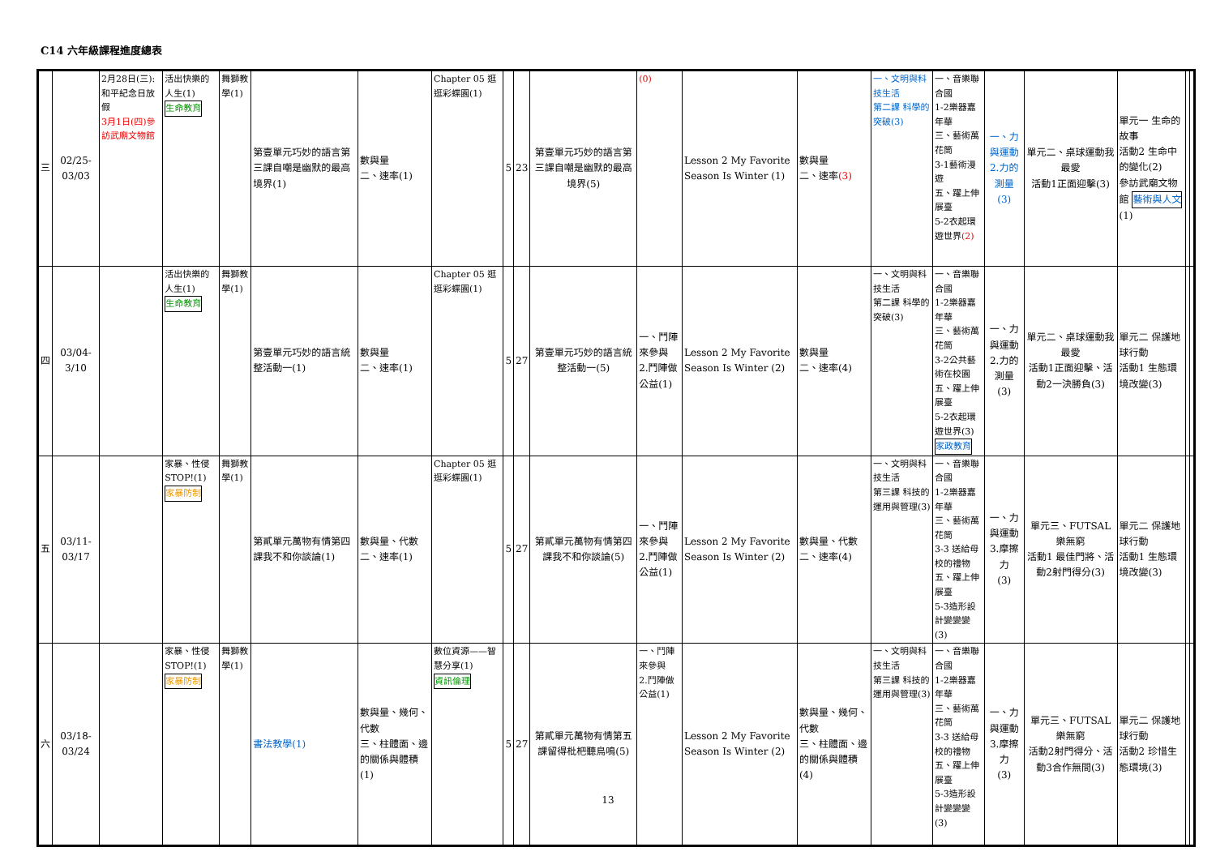C14 六年級課程進度總表
| 三 | 02/25-03/03 | 2月28日(三):和平紀念日放假 3月1日(四)參訪武廟文物館 | 活出快樂的人生(1) 生命教育 | 舞獅教學(1) | 第壹單元巧妙的語言第三課自嘲是幽默的最高境界(1) | 數與量 二、速率(1) | Chapter 05 逛逛彩蝶園(1) | 5 | 23 | 第壹單元巧妙的語言第三課自嘲是幽默的最高境界(5) | (0) | Lesson 2 My Favorite Season Is Winter (1) | 數與量 二、速率 (3) | 一、文明與科技生活 第二課 科學的突破(3) | 一、音樂聯合國 1-2樂器嘉年華 三、藝術萬花筒 3-1藝術漫遊 五、躍上伸展臺 5-2衣起環遊世界 (2) | 一、力與運動 2.力的測量 (3) | 單元二、桌球運動我最愛 活動1正面迎擊(3) | 單元一 生命的故事 活動2 生命中的變化(2) 參訪武廟文物館 藝術與人文 (1) | | |
| 四 | 03/04-3/10 | | 活出快樂的人生(1) 生命教育 | 舞獅教學(1) | 第壹單元巧妙的語言統整活動一(1) | 數與量 二、速率(1) | Chapter 05 逛逛彩蝶園(1) | 5 | 27 | 第壹單元巧妙的語言統整活動一(5) | 一、鬥陣來參與 2.鬥陣做公益(1) | Lesson 2 My Favorite Season Is Winter (2) | 數與量 二、速率(4) | 一、文明與科技生活 第二課 科學的突破(3) | 一、音樂聯合國 1-2樂器嘉年華 三、藝術萬花筒 3-2公共藝術在校園 五、躍上伸展臺 5-2衣起環遊世界(3) 家政教育 | 一、力與運動 2.力的測量 (3) | 單元二、桌球運動我最愛 活動1正面迎擊、活動2一決勝負(3) | 單元二 保護地球行動 活動1 生態環境改變(3) | | |
| 五 | 03/11-03/17 | | 家暴、性侵STOP!(1) 家暴防制 | 舞獅教學(1) | 第貳單元萬物有情第四課我不和你談論(1) | 數與量、代數 二、速率(1) | Chapter 05 逛逛彩蝶園(1) | 5 | 27 | 第貳單元萬物有情第四課我不和你談論(5) | 一、鬥陣來參與 2.鬥陣做公益(1) | Lesson 2 My Favorite Season Is Winter (2) | 數與量、代數 二、速率(4) | 一、文明與科技生活 第三課 科技的運用與管理(3) | 一、音樂聯合國 1-2樂器嘉年華 三、藝術萬花筒 3-3 送給母校的禮物 五、躍上伸展臺 5-3造形設計變變變(3) | 一、力與運動 3.摩擦力 (3) | 單元三、FUTSAL樂無窮 活動1 最佳門將、活動2射門得分(3) | 單元二 保護地球行動 活動1 生態環境改變(3) | | |
| 六 | 03/18-03/24 | | 家暴、性侵STOP!(1) 家暴防制 | 舞獅教學(1) | 書法教學(1) | 數與量、幾何、代數 三、柱體面、邊的關係與體積(1) | 數位資源——智慧分享(1) 資訊倫理 | 5 | 27 | 第貳單元萬物有情第五課留得枇杷聽鳥鳴(5) | 一、鬥陣來參與 2.鬥陣做公益(1) | Lesson 2 My Favorite Season Is Winter (2) | 數與量、幾何、代數 三、柱體面、邊的關係與體積(4) | 一、文明與科技生活 第三課 科技的運用與管理(3) | 一、音樂聯合國 1-2樂器嘉年華 三、藝術萬花筒 3-3 送給母校的禮物 五、躍上伸展臺 5-3造形設計變變變(3) | 一、力與運動 3.摩擦力 (3) | 單元三、FUTSAL樂無窮 活動2射門得分、活動3合作無間(3) | 單元二 保護地球行動 活動2 珍惜生態環境(3) | | |
13